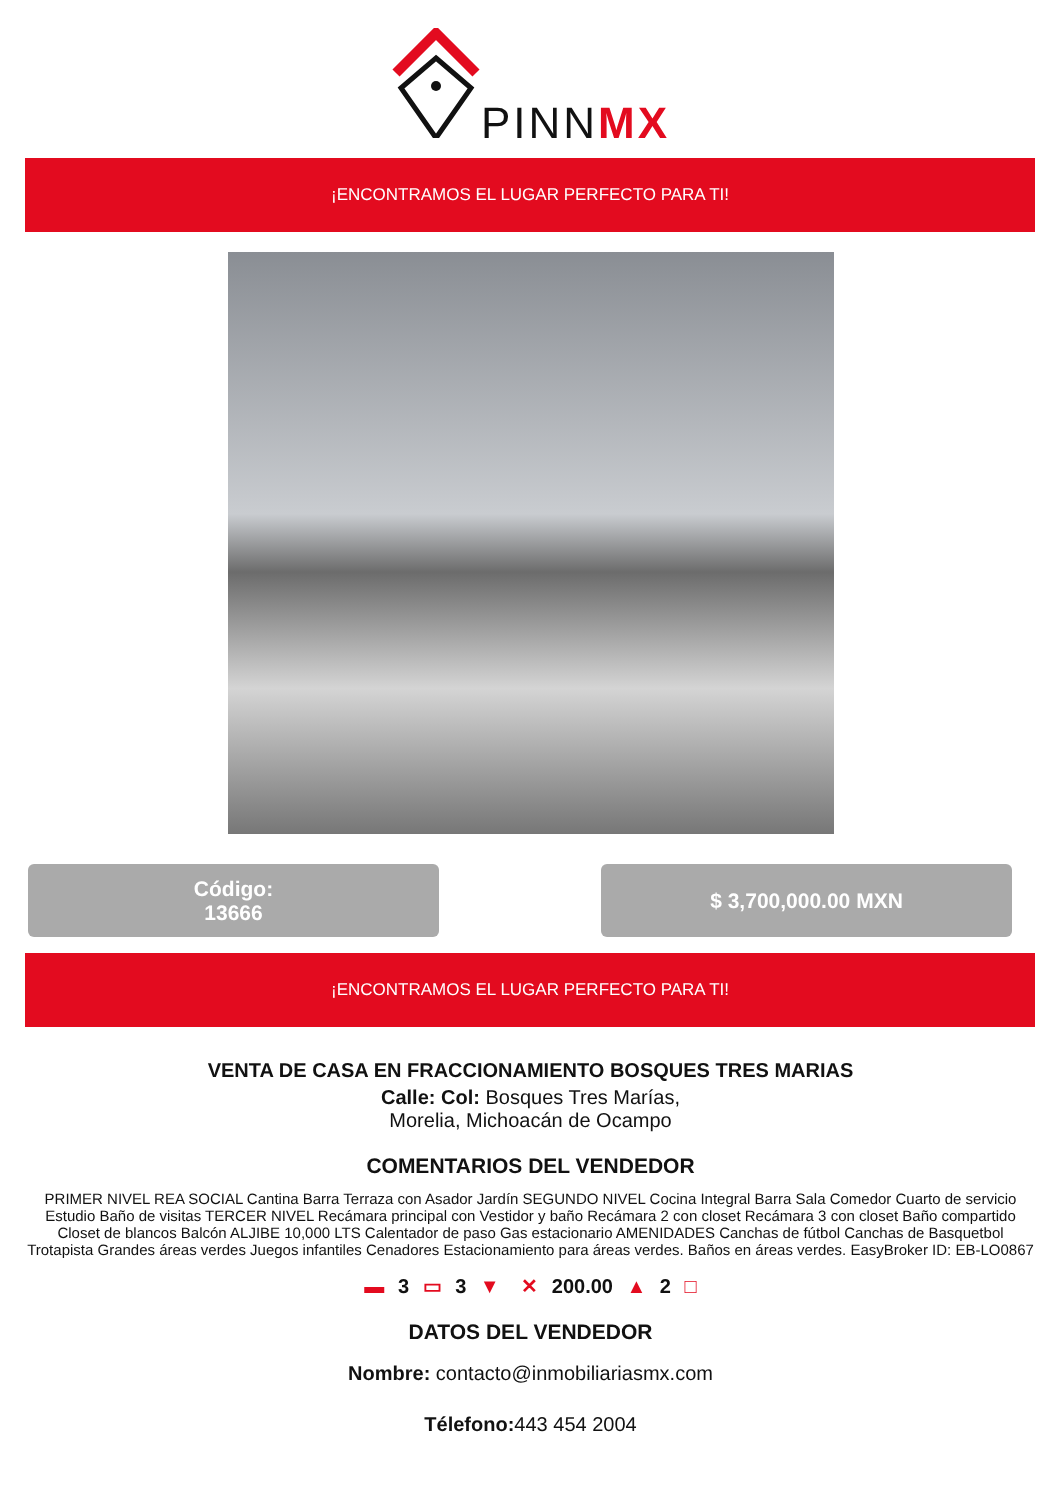PINNMX
¡ENCONTRAMOS EL LUGAR PERFECTO PARA TI!
Código:
13666
$ 3,700,000.00 MXN
¡ENCONTRAMOS EL LUGAR PERFECTO PARA TI!
VENTA DE CASA EN FRACCIONAMIENTO BOSQUES TRES MARIAS
Calle: Col: Bosques Tres Marías,
Morelia, Michoacán de Ocampo
COMENTARIOS DEL VENDEDOR
PRIMER NIVEL REA SOCIAL Cantina Barra Terraza con Asador Jardín SEGUNDO NIVEL Cocina Integral Barra Sala Comedor Cuarto de servicio Estudio Baño de visitas TERCER NIVEL Recámara principal con Vestidor y baño Recámara 2 con closet Recámara 3 con closet Baño compartido Closet de blancos Balcón ALJIBE 10,000 LTS Calentador de paso Gas estacionario AMENIDADES Canchas de fútbol Canchas de Basquetbol Trotapista Grandes áreas verdes Juegos infantiles Cenadores Estacionamiento para áreas verdes. Baños en áreas verdes. EasyBroker ID: EB-LO0867
▬ 3 ▭ 3 ▼ ✕ 200.00 ▲ 2 □
DATOS DEL VENDEDOR
Nombre: contacto@inmobiliariasmx.com
Télefono: 443 454 2004